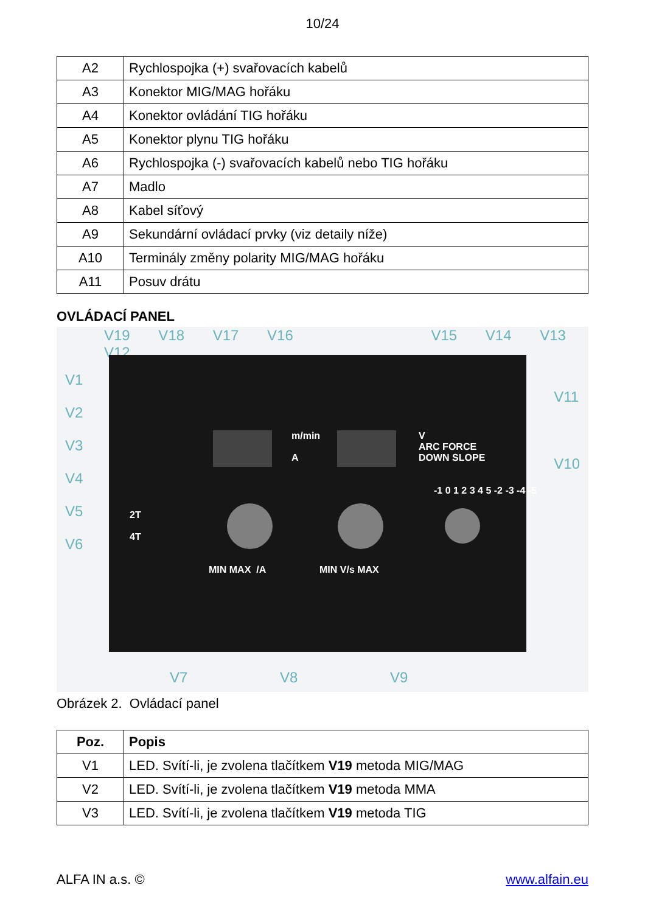10/24
| A2 | Rychlospojka (+) svařovacích kabelů |
| A3 | Konektor MIG/MAG hořáku |
| A4 | Konektor ovládání TIG hořáku |
| A5 | Konektor plynu TIG hořáku |
| A6 | Rychlospojka (-) svařovacích kabelů nebo TIG hořáku |
| A7 | Madlo |
| A8 | Kabel síťový |
| A9 | Sekundární ovládací prvky (viz detaily níže) |
| A10 | Terminály změny polarity MIG/MAG hořáku |
| A11 | Posuv drátu |
OVLÁDACÍ PANEL
V19 V18 V17 V16 V15 V14 V13 V12
V1
V2
V3
V4
V5
V6
V11
V10
m/min
A
V
ARC FORCE
DOWN SLOPE
2T
4T
MIN MAX /A MIN V/s MAX
-1 0 1 2 3 4 5 -2 -3 -4 -5
V7 V8 V9
Obrázek 2. Ovládací panel
| Poz. | Popis |
| --- | --- |
| V1 | LED. Svítí-li, je zvolena tlačítkem V19 metoda MIG/MAG |
| V2 | LED. Svítí-li, je zvolena tlačítkem V19 metoda MMA |
| V3 | LED. Svítí-li, je zvolena tlačítkem V19 metoda TIG |
ALFA IN a.s. © www.alfain.eu